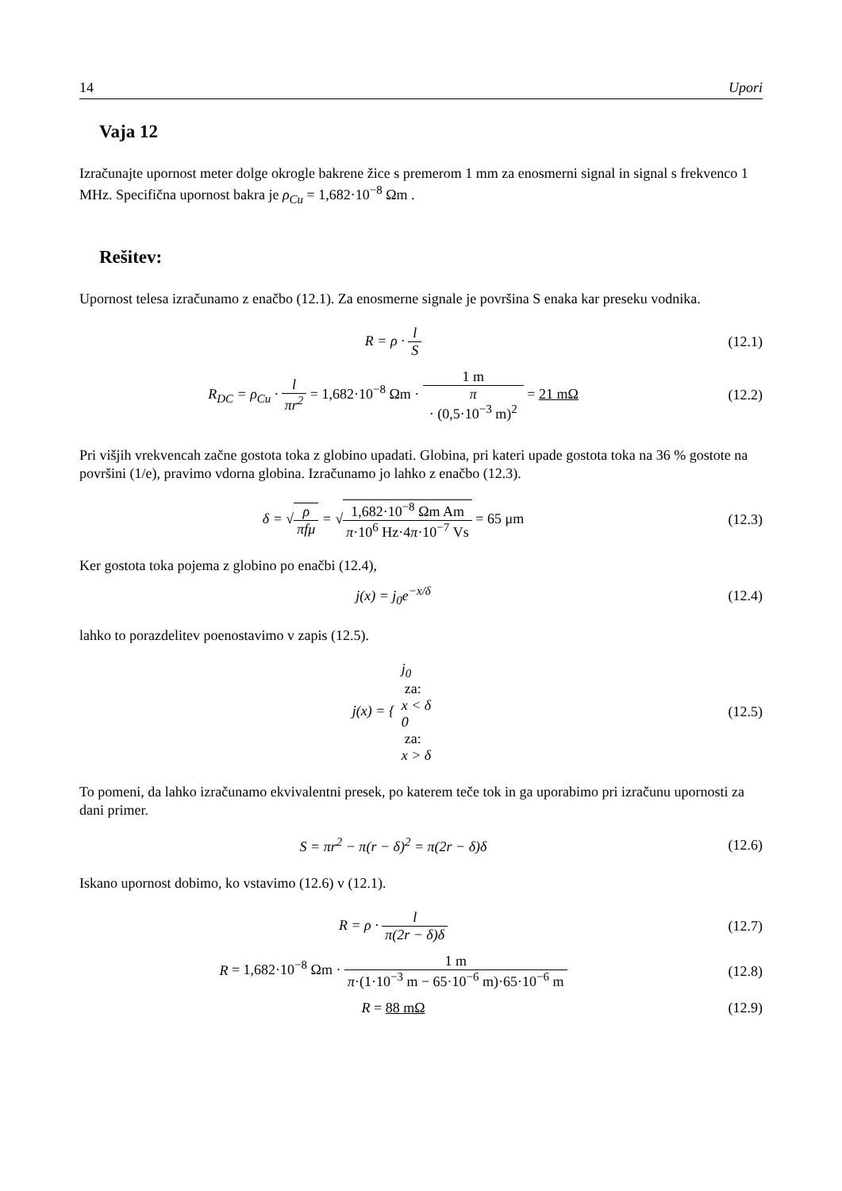14 Upori
Vaja 12
Izračunajte upornost meter dolge okrogle bakrene žice s premerom 1 mm za enosmerni signal in signal s frekvenco 1 MHz. Specifična upornost bakra je ρ<sub>Cu</sub> = 1,682·10<sup>−8</sup> Ωm .
Rešitev:
Upornost telesa izračunamo z enačbo (12.1). Za enosmerne signale je površina S enaka kar preseku vodnika.
R = ρ · l S (12.1)
R<sub>DC</sub> = ρ<sub>Cu</sub> · l πr<sup>2</sup> = 1,682·10<sup>−8</sup> Ωm · 1 m π
· (0,5·10<sup>−3</sup> m)<sup>2</sup> = 21 mΩ
(12.2)
Pri višjih vrekvencah začne gostota toka z globino upadati. Globina, pri kateri upade gostota toka na 36 % gostote na površini (1/e), pravimo vdorna globina. Izračunamo jo lahko z enačbo (12.3).
δ = √ρ πfμ = √1,682·10<sup>−8</sup> Ωm Am π·10<sup>6</sup> Hz·4π·10<sup>−7</sup> Vs = 65 μm
(12.3)
Ker gostota toka pojema z globino po enačbi (12.4),
j(x) = j<sub>0</sub>e<sup>−x/δ</sup> (12.4)
lahko to porazdelitev poenostavimo v zapis (12.5).
j(x) = { j<sub>0</sub>
za:
x < δ 0
za:
x > δ
(12.5)
To pomeni, da lahko izračunamo ekvivalentni presek, po katerem teče tok in ga uporabimo pri izračunu upornosti za dani primer.
S = πr<sup>2</sup> − π(r − δ)<sup>2</sup> = π(2r − δ)δ
(12.6)
Iskano upornost dobimo, ko vstavimo (12.6) v (12.1).
R = ρ · l π(2r − δ)δ (12.7)
R = 1,682·10<sup>−8</sup> Ωm · 1 m π·(1·10<sup>−3</sup> m − 65·10<sup>−6</sup> m)·65·10<sup>−6</sup> m
(12.8)
R = 88 mΩ (12.9)